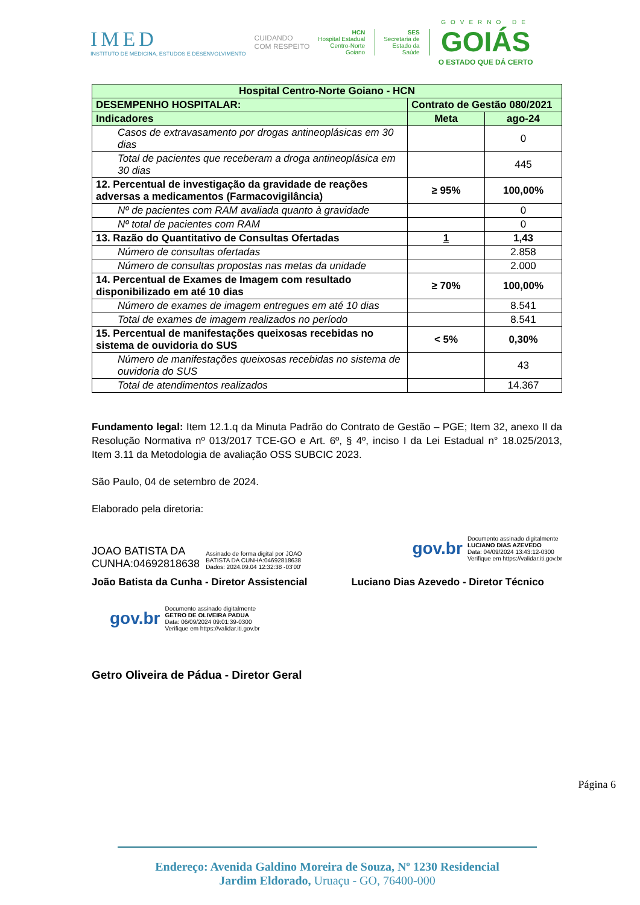IMED
INSTITUTO DE MEDICINA, ESTUDOS E DESENVOLVIMENTO
CUIDANDO
COM RESPEITO
HCN
Hospital Estadual
Centro-Norte
Goiano
SES
Secretaria de
Estado da
Saúde
GOVERNO DE
GOIÁS
O ESTADO QUE DÁ CERTO
| Hospital Centro-Norte Goiano - HCN | | |
| --- | --- | --- |
| DESEMPENHO HOSPITALAR: | Contrato de Gestão 080/2021 | |
| Indicadores | Meta | ago-24 |
| Casos de extravasamento por drogas antineoplásicas em 30 dias | | 0 |
| Total de pacientes que receberam a droga antineoplásica em 30 dias | | 445 |
| 12. Percentual de investigação da gravidade de reações adversas a medicamentos (Farmacovigilância) | ≥ 95% | 100,00% |
| Nº de pacientes com RAM avaliada quanto à gravidade | | 0 |
| Nº total de pacientes com RAM | | 0 |
| 13. Razão do Quantitativo de Consultas Ofertadas | 1 | 1,43 |
| Número de consultas ofertadas | | 2.858 |
| Número de consultas propostas nas metas da unidade | | 2.000 |
| 14. Percentual de Exames de Imagem com resultado disponibilizado em até 10 dias | ≥ 70% | 100,00% |
| Número de exames de imagem entregues em até 10 dias | | 8.541 |
| Total de exames de imagem realizados no período | | 8.541 |
| 15. Percentual de manifestações queixosas recebidas no sistema de ouvidoria do SUS | < 5% | 0,30% |
| Número de manifestações queixosas recebidas no sistema de ouvidoria do SUS | | 43 |
| Total de atendimentos realizados | | 14.367 |
Fundamento legal: Item 12.1.q da Minuta Padrão do Contrato de Gestão – PGE; Item 32, anexo II da Resolução Normativa nº 013/2017 TCE-GO e Art. 6º, § 4º, inciso I da Lei Estadual n° 18.025/2013, Item 3.11 da Metodologia de avaliação OSS SUBCIC 2023.
São Paulo, 04 de setembro de 2024.
Elaborado pela diretoria:
JOAO BATISTA DA
CUNHA:04692818638
Assinado de forma digital por JOAO
BATISTA DA CUNHA:04692818638
Dados: 2024.09.04 12:32:38 -03'00'
gov.br
Documento assinado digitalmente
LUCIANO DIAS AZEVEDO
Data: 04/09/2024 13:43:12-0300
Verifique em https://validar.iti.gov.br
João Batista da Cunha - Diretor Assistencial Luciano Dias Azevedo - Diretor Técnico
gov.br
Documento assinado digitalmente
GETRO DE OLIVEIRA PADUA
Data: 06/09/2024 09:01:39-0300
Verifique em https://validar.iti.gov.br
Getro Oliveira de Pádua - Diretor Geral
Página 6
Endereço: Avenida Galdino Moreira de Souza, Nº 1230 Residencial
Jardim Eldorado, Uruaçu - GO, 76400-000